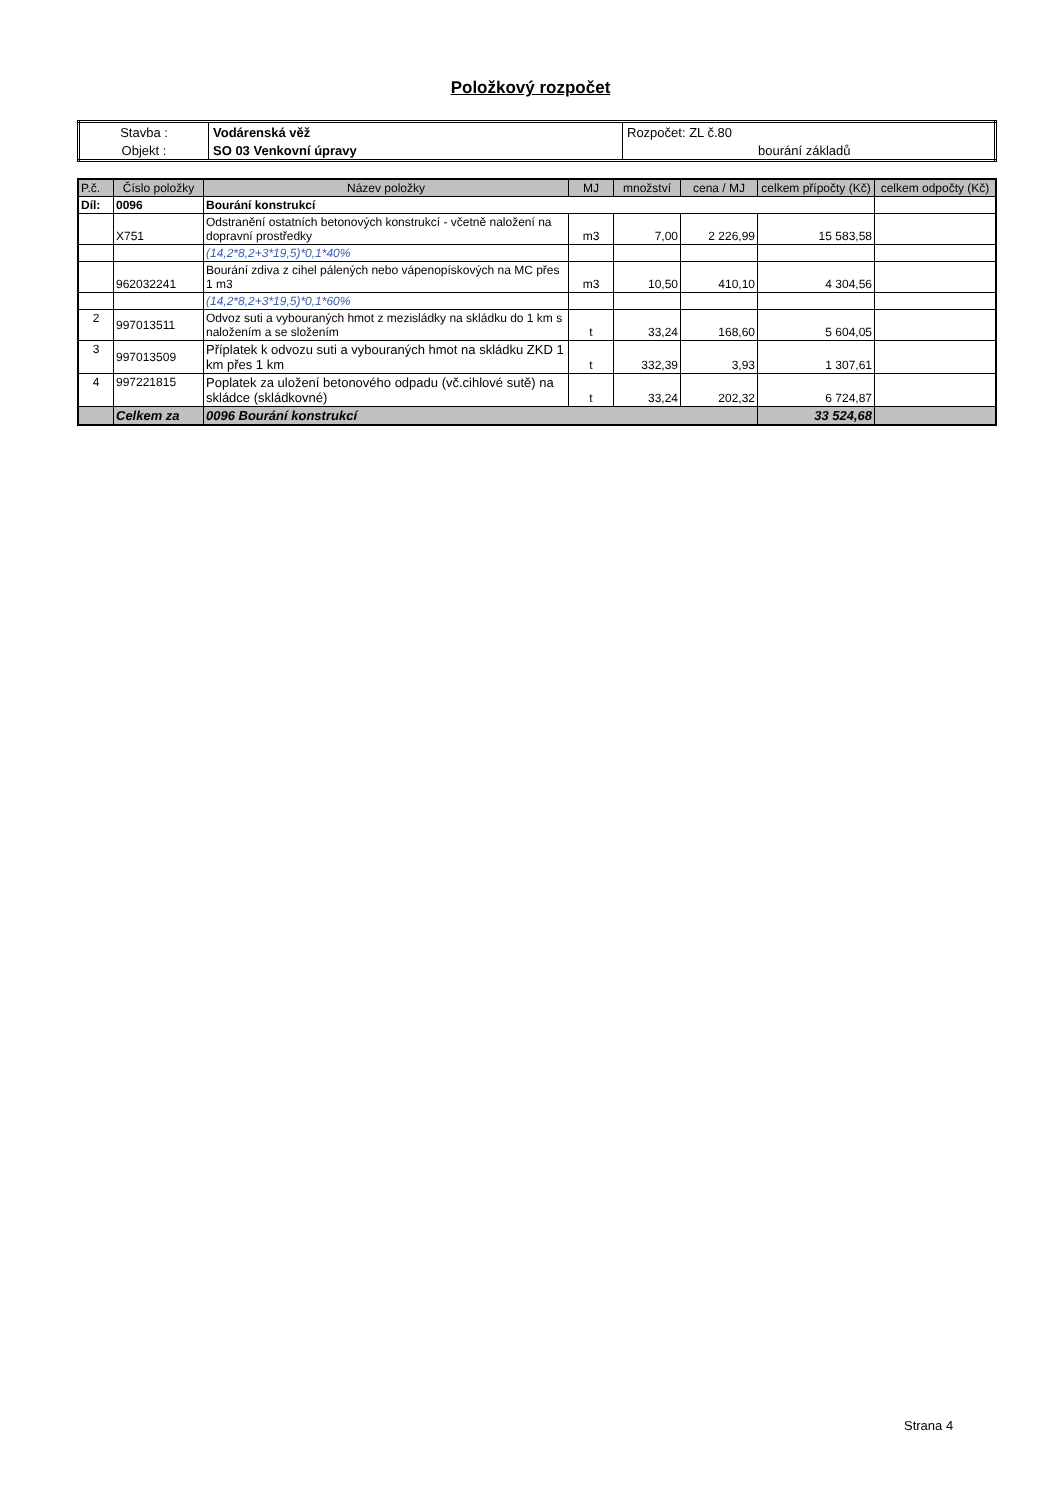Položkový rozpočet
| Stavba : | Vodárenská věž | Rozpočet: ZL č.80 |
| Objekt : | SO 03 Venkovní úpravy | bourání základů |
| P.č. | Číslo položky | Název položky | MJ | množství | cena / MJ | celkem přípočty (Kč) | celkem odpočty (Kč) |
| --- | --- | --- | --- | --- | --- | --- | --- |
| Díl: | 0096 | Bourání konstrukcí | | | | | |
| | X751 | Odstranění ostatních betonových konstrukcí - včetně naložení na dopravní prostředky | m3 | 7,00 | 2 226,99 | 15 583,58 | |
| | | (14,2*8,2+3*19,5)*0,1*40% | | | | | |
| | 962032241 | Bourání zdiva z cihel pálených nebo vápenopískových na MC přes 1 m3 | m3 | 10,50 | 410,10 | 4 304,56 | |
| | | (14,2*8,2+3*19,5)*0,1*60% | | | | | |
| 2 | 997013511 | Odvoz suti a vybouraných hmot z mezisládky na skládku do 1 km s naložením a se složením | t | 33,24 | 168,60 | 5 604,05 | |
| 3 | 997013509 | Příplatek k odvozu suti a vybouraných hmot na skládku ZKD 1 km přes 1 km | t | 332,39 | 3,93 | 1 307,61 | |
| 4 | 997221815 | Poplatek za uložení betonového odpadu (vč.cihlové sutě) na skládce (skládkovné) | t | 33,24 | 202,32 | 6 724,87 | |
| | Celkem za | 0096 Bourání konstrukcí | | | | 33 524,68 | |
Strana 4